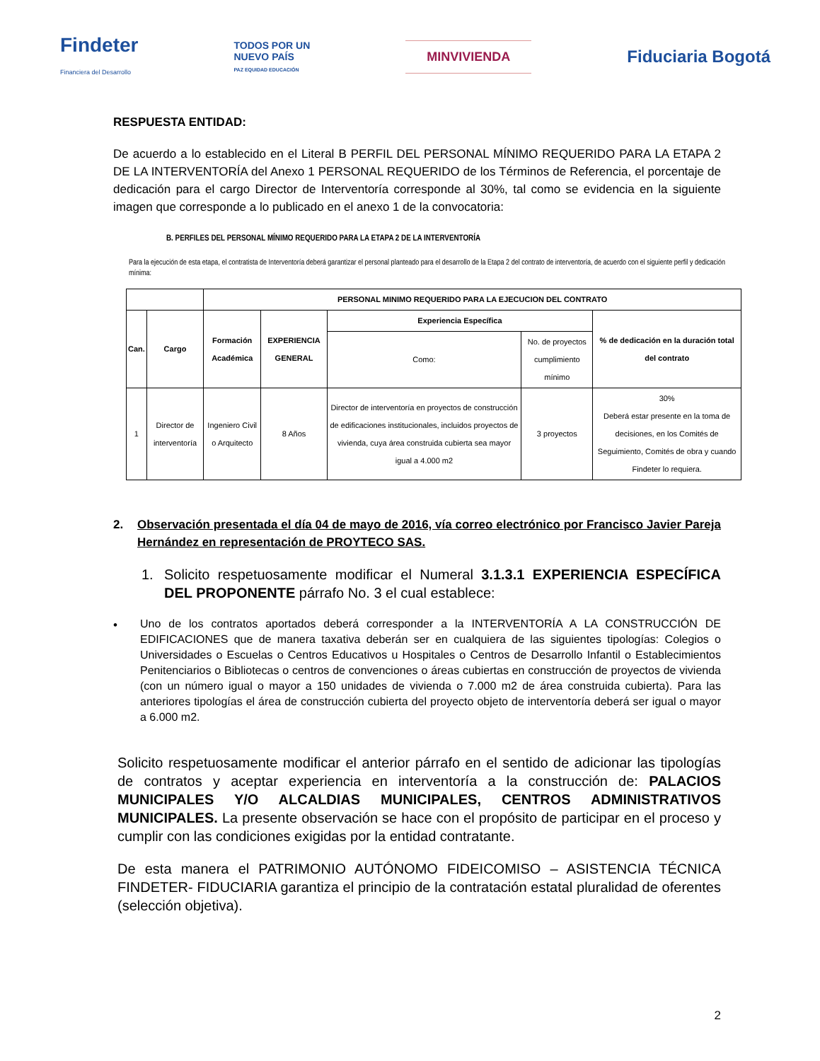Findeter
Financiera del Desarrollo
TODOS POR UN
NUEVO PAÍS
PAZ EQUIDAD EDUCACIÓN
MINVIVIENDA
Fiduciaria Bogotá
RESPUESTA ENTIDAD:
De acuerdo a lo establecido en el Literal B PERFIL DEL PERSONAL MÍNIMO REQUERIDO PARA LA ETAPA 2 DE LA INTERVENTORÍA del Anexo 1 PERSONAL REQUERIDO de los Términos de Referencia, el porcentaje de dedicación para el cargo Director de Interventoría corresponde al 30%, tal como se evidencia en la siguiente imagen que corresponde a lo publicado en el anexo 1 de la convocatoria:
B. PERFILES DEL PERSONAL MÍNIMO REQUERIDO PARA LA ETAPA 2 DE LA INTERVENTORÍA
Para la ejecución de esta etapa, el contratista de Interventoría deberá garantizar el personal planteado para el desarrollo de la Etapa 2 del contrato de interventoría, de acuerdo con el siguiente perfil y dedicación mínima:
| | | PERSONAL MINIMO REQUERIDO PARA LA EJECUCION DEL CONTRATO | | | | |
| --- | --- | --- | --- | --- | --- | --- |
| Can. | Cargo | Formación Académica | EXPERIENCIA GENERAL | Experiencia Específica | | % de dedicación en la duración total del contrato |
| | | | | Como: | No. de proyectos cumplimiento mínimo | |
| 1 | Director de interventoría | Ingeniero Civil o Arquitecto | 8 Años | Director de interventoría en proyectos de construcción de edificaciones institucionales, incluidos proyectos de vivienda, cuya área construida cubierta sea mayor igual a 4.000 m2 | 3 proyectos | 30% Deberá estar presente en la toma de decisiones, en los Comités de Seguimiento, Comités de obra y cuando Findeter lo requiera. |
2. Observación presentada el día 04 de mayo de 2016, vía correo electrónico por Francisco Javier Pareja Hernández en representación de PROYTECO SAS.
1. Solicito respetuosamente modificar el Numeral 3.1.3.1 EXPERIENCIA ESPECÍFICA DEL PROPONENTE párrafo No. 3 el cual establece:
• Uno de los contratos aportados deberá corresponder a la INTERVENTORÍA A LA CONSTRUCCIÓN DE EDIFICACIONES que de manera taxativa deberán ser en cualquiera de las siguientes tipologías: Colegios o Universidades o Escuelas o Centros Educativos u Hospitales o Centros de Desarrollo Infantil o Establecimientos Penitenciarios o Bibliotecas o centros de convenciones o áreas cubiertas en construcción de proyectos de vivienda (con un número igual o mayor a 150 unidades de vivienda o 7.000 m2 de área construida cubierta). Para las anteriores tipologías el área de construcción cubierta del proyecto objeto de interventoría deberá ser igual o mayor a 6.000 m2.
Solicito respetuosamente modificar el anterior párrafo en el sentido de adicionar las tipologías de contratos y aceptar experiencia en interventoría a la construcción de: PALACIOS MUNICIPALES Y/O ALCALDIAS MUNICIPALES, CENTROS ADMINISTRATIVOS MUNICIPALES. La presente observación se hace con el propósito de participar en el proceso y cumplir con las condiciones exigidas por la entidad contratante.
De esta manera el PATRIMONIO AUTÓNOMO FIDEICOMISO – ASISTENCIA TÉCNICA FINDETER- FIDUCIARIA garantiza el principio de la contratación estatal pluralidad de oferentes (selección objetiva).
2